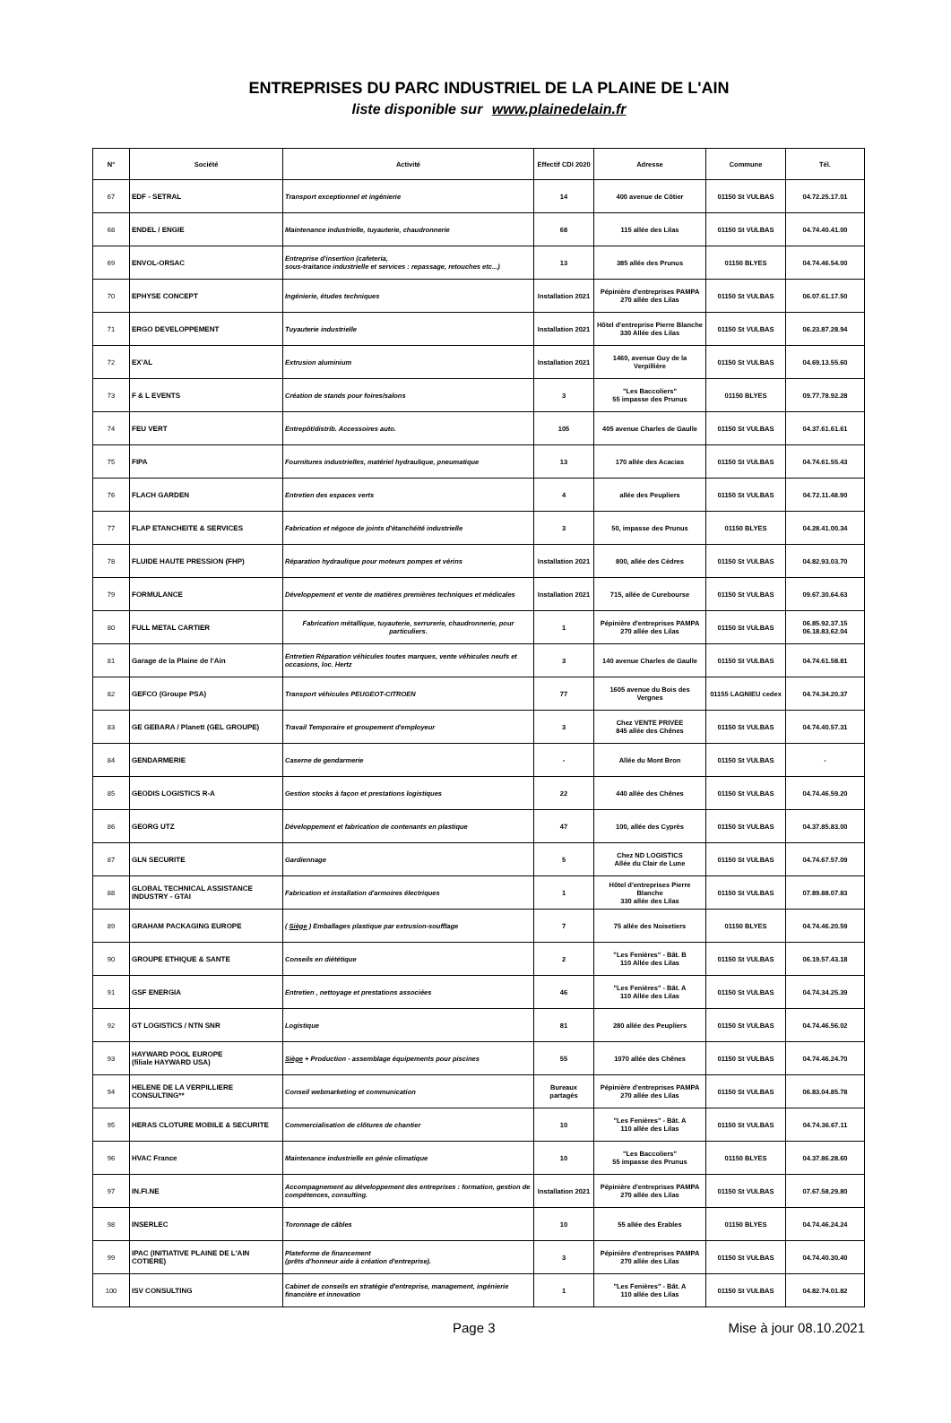ENTREPRISES DU PARC INDUSTRIEL DE LA PLAINE DE L'AIN
liste disponible sur www.plainedelain.fr
| N° | Société | Activité | Effectif CDI 2020 | Adresse | Commune | Tél. |
| --- | --- | --- | --- | --- | --- | --- |
| 67 | EDF - SETRAL | Transport exceptionnel et ingénierie | 14 | 400 avenue de Côtier | 01150 St VULBAS | 04.72.25.17.01 |
| 68 | ENDEL / ENGIE | Maintenance industrielle, tuyauterie, chaudronnerie | 68 | 115 allée des Lilas | 01150 St VULBAS | 04.74.40.41.00 |
| 69 | ENVOL-ORSAC | Entreprise d'insertion (cafeteria, sous-traitance industrielle et services : repassage, retouches etc...) | 13 | 385 allée des Prunus | 01150 BLYES | 04.74.46.54.00 |
| 70 | EPHYSE CONCEPT | Ingénierie, études techniques | Installation 2021 | Pépinière d'entreprises PAMPA 270 allée des Lilas | 01150 St VULBAS | 06.07.61.17.50 |
| 71 | ERGO DEVELOPPEMENT | Tuyauterie industrielle | Installation 2021 | Hôtel d'entreprise Pierre Blanche 330 Allée des Lilas | 01150 St VULBAS | 06.23.87.28.94 |
| 72 | EX'AL | Extrusion aluminium | Installation 2021 | 1460, avenue Guy de la Verpillière | 01150 St VULBAS | 04.69.13.55.60 |
| 73 | F & L EVENTS | Création de stands pour foires/salons | 3 | "Les Baccoliers" 55 impasse des Prunus | 01150 BLYES | 09.77.78.92.28 |
| 74 | FEU VERT | Entrepôt/distrib. Accessoires auto. | 105 | 405 avenue Charles de Gaulle | 01150 St VULBAS | 04.37.61.61.61 |
| 75 | FIPA | Fournitures industrielles, matériel hydraulique, pneumatique | 13 | 170 allée des Acacias | 01150 St VULBAS | 04.74.61.55.43 |
| 76 | FLACH GARDEN | Entretien des espaces verts | 4 | allée des Peupliers | 01150 St VULBAS | 04.72.11.48.90 |
| 77 | FLAP ETANCHEITE & SERVICES | Fabrication et négoce de joints d'étanchéité industrielle | 3 | 50, impasse des Prunus | 01150 BLYES | 04.28.41.00.34 |
| 78 | FLUIDE HAUTE PRESSION (FHP) | Réparation hydraulique pour moteurs pompes et vérins | Installation 2021 | 800, allée des Cèdres | 01150 St VULBAS | 04.82.93.03.70 |
| 79 | FORMULANCE | Développement et vente de matières premières techniques et médicales | Installation 2021 | 715, allée de Curebourse | 01150 St VULBAS | 09.67.30.64.63 |
| 80 | FULL METAL CARTIER | Fabrication métallique, tuyauterie, serrurerie, chaudronnerie, pour particuliers. | 1 | Pépinière d'entreprises PAMPA 270 allée des Lilas | 01150 St VULBAS | 06.85.92.37.15 06.18.83.62.04 |
| 81 | Garage de la Plaine de l'Ain | Entretien Réparation véhicules toutes marques, vente véhicules neufs et occasions, loc. Hertz | 3 | 140 avenue Charles de Gaulle | 01150 St VULBAS | 04.74.61.58.81 |
| 82 | GEFCO (Groupe PSA) | Transport véhicules PEUGEOT-CITROEN | 77 | 1605 avenue du Bois des Vergnes | 01155 LAGNIEU cedex | 04.74.34.20.37 |
| 83 | GE GEBARA / Planett (GEL GROUPE) | Travail Temporaire et groupement d'employeur | 3 | Chez VENTE PRIVEE 845 allée des Chênes | 01150 St VULBAS | 04.74.40.57.31 |
| 84 | GENDARMERIE | Caserne de gendarmerie | - | Allée du Mont Bron | 01150 St VULBAS | - |
| 85 | GEODIS LOGISTICS R-A | Gestion stocks à façon et prestations logistiques | 22 | 440 allée des Chênes | 01150 St VULBAS | 04.74.46.59.20 |
| 86 | GEORG UTZ | Développement et fabrication de contenants en plastique | 47 | 100, allée des Cyprès | 01150 St VULBAS | 04.37.85.83.00 |
| 87 | GLN SECURITE | Gardiennage | 5 | Chez ND LOGISTICS Allée du Clair de Lune | 01150 St VULBAS | 04.74.67.57.09 |
| 88 | GLOBAL TECHNICAL ASSISTANCE INDUSTRY - GTAI | Fabrication et installation d'armoires électriques | 1 | Hôtel d'entreprises Pierre Blanche 330 allée des Lilas | 01150 St VULBAS | 07.89.88.07.83 |
| 89 | GRAHAM PACKAGING EUROPE | ( Siège ) Emballages plastique par extrusion-soufflage | 7 | 75 allée des Noisetiers | 01150 BLYES | 04.74.46.20.59 |
| 90 | GROUPE ETHIQUE & SANTE | Conseils en diététique | 2 | "Les Fenières" - Bât. B 110 Allée des Lilas | 01150 St VULBAS | 06.19.57.43.18 |
| 91 | GSF ENERGIA | Entretien , nettoyage et prestations associées | 46 | "Les Fenières" - Bât. A 110 Allée des Lilas | 01150 St VULBAS | 04.74.34.25.39 |
| 92 | GT LOGISTICS / NTN SNR | Logistique | 81 | 280 allée des Peupliers | 01150 St VULBAS | 04.74.46.56.02 |
| 93 | HAYWARD POOL EUROPE (filiale HAYWARD USA) | Siège + Production - assemblage équipements pour piscines | 55 | 1070 allée des Chênes | 01150 St VULBAS | 04.74.46.24.70 |
| 94 | HELENE DE LA VERPILLIERE CONSULTING** | Conseil webmarketing et communication | Bureaux partagés | Pépinière d'entreprises PAMPA 270 allée des Lilas | 01150 St VULBAS | 06.83.04.85.78 |
| 95 | HERAS CLOTURE MOBILE & SECURITE | Commercialisation de clôtures de chantier | 10 | "Les Fenières" - Bât. A 110 allée des Lilas | 01150 St VULBAS | 04.74.36.67.11 |
| 96 | HVAC France | Maintenance industrielle en génie climatique | 10 | "Les Baccoliers" 55 impasse des Prunus | 01150 BLYES | 04.37.86.28.60 |
| 97 | IN.FI.NE | Accompagnement au développement des entreprises : formation, gestion de compétences, consulting. | Installation 2021 | Pépinière d'entreprises PAMPA 270 allée des Lilas | 01150 St VULBAS | 07.67.58.29.80 |
| 98 | INSERLEC | Toronnage de câbles | 10 | 55 allée des Erables | 01150 BLYES | 04.74.46.24.24 |
| 99 | IPAC (INITIATIVE PLAINE DE L'AIN COTIERE) | Plateforme de financement (prêts d'honneur aide à création d'entreprise). | 3 | Pépinière d'entreprises PAMPA 270 allée des Lilas | 01150 St VULBAS | 04.74.40.30.40 |
| 100 | ISV CONSULTING | Cabinet de conseils en stratégie d'entreprise, management, ingénierie financière et innovation | 1 | "Les Fenières" - Bât. A 110 allée des Lilas | 01150 St VULBAS | 04.82.74.01.82 |
Page 3 Mise à jour 08.10.2021